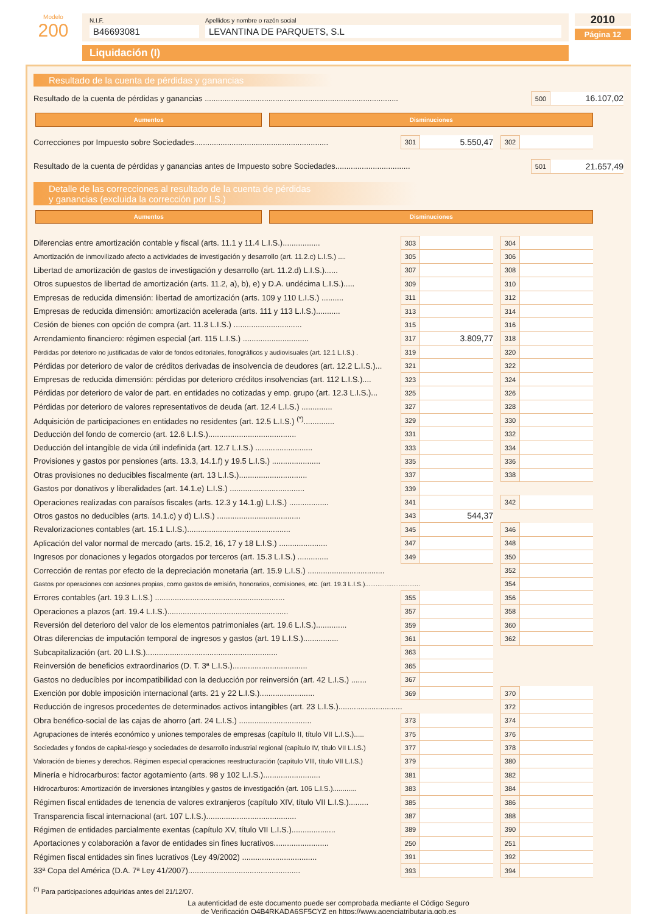Modelo
200
N.I.F.
B46693081
Apellidos y nombre o razón social
LEVANTINA DE PARQUETS, S.L
Liquidación (I)
2010
Página 12
Resultado de la cuenta de pérdidas y ganancias
| Resultado de la cuenta de pérdidas y ganancias ........................................................................................ | 500 | 16.107,02 |
| | Aumentos | | Disminuciones | |
| Correcciones por Impuesto sobre Sociedades............................................................. | 301 | 5.550,47 | | 302 | | |
| Resultado de la cuenta de pérdidas y ganancias antes de Impuesto sobre Sociedades.................................. | 501 | 21.657,49 |
Detalle de las correcciones al resultado de la cuenta de pérdidas
y ganancias (excluida la corrección por I.S.)
| | Aumentos | | Disminuciones | |
| Diferencias entre amortización contable y fiscal (arts. 11.1 y 11.4 L.I.S.)................. | 303 | | | 304 | | |
| Amortización de inmovilizado afecto a actividades de investigación y desarrollo (art. 11.2.c) L.I.S.) .... | 305 | | | 306 | | |
| Libertad de amortización de gastos de investigación y desarrollo (art. 11.2.d) L.I.S.)...... | 307 | | | 308 | | |
| Otros supuestos de libertad de amortización (arts. 11.2, a), b), e) y D.A. undécima L.I.S.)..... | 309 | | | 310 | | |
| Empresas de reducida dimensión: libertad de amortización (arts. 109 y 110 L.I.S.) .......... | 311 | | | 312 | | |
| Empresas de reducida dimensión: amortización acelerada (arts. 111 y 113 L.I.S.)........... | 313 | | | 314 | | |
| Cesión de bienes con opción de compra (art. 11.3 L.I.S.) ............................... | 315 | | | 316 | | |
| Arrendamiento financiero: régimen especial (art. 115 L.I.S.) .............................. | 317 | 3.809,77 | | 318 | | |
| Pérdidas por deterioro no justificadas de valor de fondos editoriales, fonográficos y audiovisuales (art. 12.1 L.I.S.) . | 319 | | | 320 | | |
| Pérdidas por deterioro de valor de créditos derivadas de insolvencia de deudores (art. 12.2 L.I.S.)... | 321 | | | 322 | | |
| Empresas de reducida dimensión: pérdidas por deterioro créditos insolvencias (art. 112 L.I.S.).... | 323 | | | 324 | | |
| Pérdidas por deterioro de valor de part. en entidades no cotizadas y emp. grupo (art. 12.3 L.I.S.)... | 325 | | | 326 | | |
| Pérdidas por deterioro de valores representativos de deuda (art. 12.4 L.I.S.) .............. | 327 | | | 328 | | |
| Adquisición de participaciones en entidades no residentes (art. 12.5 L.I.S.) <sup>(*)</sup>.............. | 329 | | | 330 | | |
| Deducción del fondo de comercio (art. 12.6 L.I.S.)........................................ | 331 | | | 332 | | |
| Deducción del intangible de vida útil indefinida (art. 12.7 L.I.S.) .......................... | 333 | | | 334 | | |
| Provisiones y gastos por pensiones (arts. 13.3, 14.1.f) y 19.5 L.I.S.) ...................... | 335 | | | 336 | | |
| Otras provisiones no deducibles fiscalmente (art. 13 L.I.S.)............................... | 337 | | | 338 | | |
| Gastos por donativos y liberalidades (art. 14.1.e) L.I.S.) .................................. | 339 | | | | | |
| Operaciones realizadas con paraísos fiscales (arts. 12.3 y 14.1.g) L.I.S.) .................. | 341 | | | 342 | | |
| Otros gastos no deducibles (arts. 14.1.c) y d) L.I.S.) ...................................... | 343 | 544,37 | | | | |
| Revalorizaciones contables (art. 15.1 L.I.S.)............................................... | 345 | | | 346 | | |
| Aplicación del valor normal de mercado (arts. 15.2, 16, 17 y 18 L.I.S.) ...................... | 347 | | | 348 | | |
| Ingresos por donaciones y legados otorgados por terceros (art. 15.3 L.I.S.) .............. | 349 | | | 350 | | |
| Corrección de rentas por efecto de la depreciación monetaria (art. 15.9 L.I.S.) ................................... | | | | 352 | | |
| Gastos por operaciones con acciones propias, como gastos de emisión, honorarios, comisiones, etc. (art. 19.3 L.I.S.)............................... | | | | 354 | | |
| Errores contables (art. 19.3 L.I.S.) ........................................................... | 355 | | | 356 | | |
| Operaciones a plazos (art. 19.4 L.I.S.)....................................................... | 357 | | | 358 | | |
| Reversión del deterioro del valor de los elementos patrimoniales (art. 19.6 L.I.S.).............. | 359 | | | 360 | | |
| Otras diferencias de imputación temporal de ingresos y gastos (art. 19 L.I.S.)................ | 361 | | | 362 | | |
| Subcapitalización (art. 20 L.I.S.)............................................................ | 363 | | | | | |
| Reinversión de beneficios extraordinarios (D. T. 3ª L.I.S.).................................. | 365 | | | | | |
| Gastos no deducibles por incompatibilidad con la deducción por reinversión (art. 42 L.I.S.) ....... | 367 | | | | | |
| Exención por doble imposición internacional (arts. 21 y 22 L.I.S.)......................... | 369 | | | 370 | | |
| Reducción de ingresos procedentes de determinados activos intangibles (art. 23 L.I.S.)............................. | | | | 372 | | |
| Obra benéfico-social de las cajas de ahorro (art. 24 L.I.S.) ................................. | 373 | | | 374 | | |
| Agrupaciones de interés económico y uniones temporales de empresas (capítulo II, título VII L.I.S.)..... | 375 | | | 376 | | |
| Sociedades y fondos de capital-riesgo y sociedades de desarrollo industrial regional (capítulo IV, título VII L.I.S.) | 377 | | | 378 | | |
| Valoración de bienes y derechos. Régimen especial operaciones reestructuración (capítulo VIII, título VII L.I.S.) | 379 | | | 380 | | |
| Minería e hidrocarburos: factor agotamiento (arts. 98 y 102 L.I.S.).......................... | 381 | | | 382 | | |
| Hidrocarburos: Amortización de inversiones intangibles y gastos de investigación (art. 106 L.I.S.)............ | 383 | | | 384 | | |
| Régimen fiscal entidades de tenencia de valores extranjeros (capítulo XIV, título VII L.I.S.)......... | 385 | | | 386 | | |
| Transparencia fiscal internacional (art. 107 L.I.S.)......................................... | 387 | | | 388 | | |
| Régimen de entidades parcialmente exentas (capítulo XV, título VII L.I.S.).................... | 389 | | | 390 | | |
| Aportaciones y colaboración a favor de entidades sin fines lucrativos......................... | 250 | | | 251 | | |
| Régimen fiscal entidades sin fines lucrativos (Ley 49/2002) .................................. | 391 | | | 392 | | |
| 33ª Copa del América (D.A. 7ª Ley 41/2007)................................................... | 393 | | | 394 | | |
<sup>(*)</sup> Para participaciones adquiridas antes del 21/12/07.
La autenticidad de este documento puede ser comprobada mediante el Código Seguro
de Verificación Q4B4RKADA6SF5CYZ en https://www.agenciatributaria.gob.es